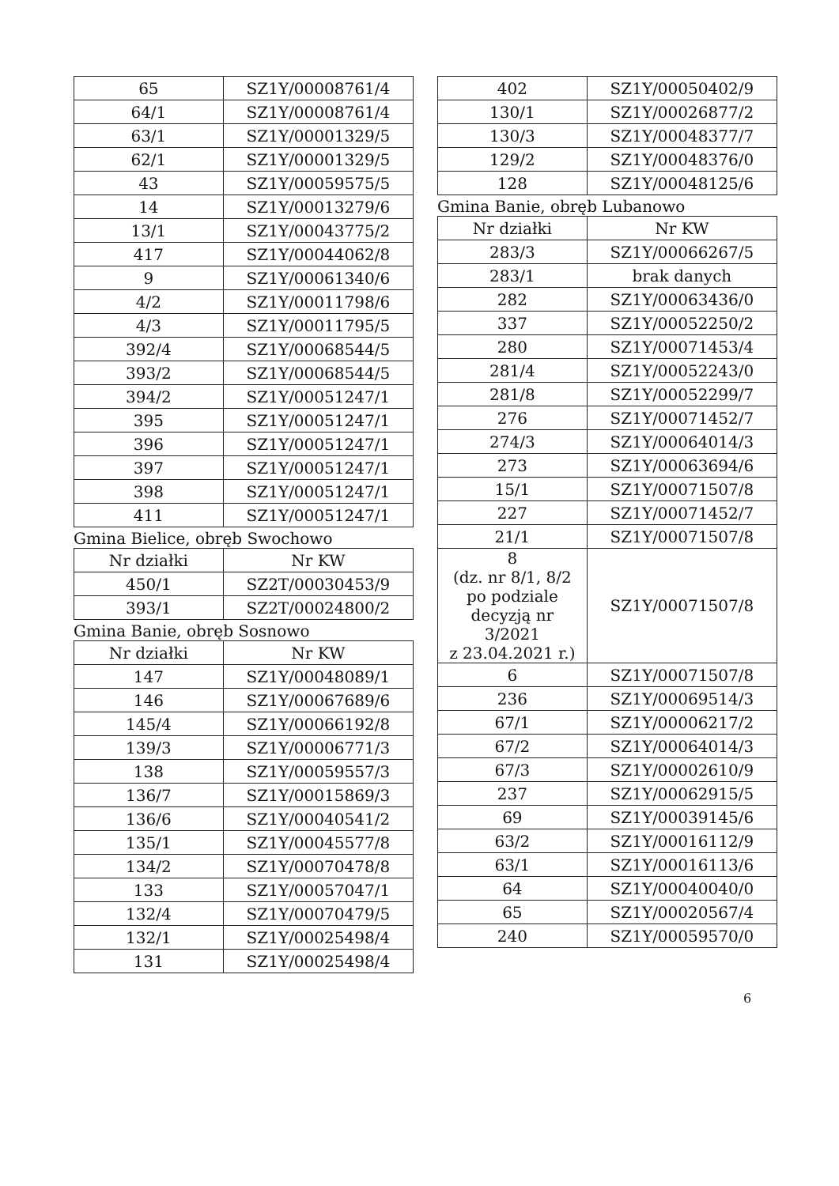| 65 | SZ1Y/00008761/4 |
| 64/1 | SZ1Y/00008761/4 |
| 63/1 | SZ1Y/00001329/5 |
| 62/1 | SZ1Y/00001329/5 |
| 43 | SZ1Y/00059575/5 |
| 14 | SZ1Y/00013279/6 |
| 13/1 | SZ1Y/00043775/2 |
| 417 | SZ1Y/00044062/8 |
| 9 | SZ1Y/00061340/6 |
| 4/2 | SZ1Y/00011798/6 |
| 4/3 | SZ1Y/00011795/5 |
| 392/4 | SZ1Y/00068544/5 |
| 393/2 | SZ1Y/00068544/5 |
| 394/2 | SZ1Y/00051247/1 |
| 395 | SZ1Y/00051247/1 |
| 396 | SZ1Y/00051247/1 |
| 397 | SZ1Y/00051247/1 |
| 398 | SZ1Y/00051247/1 |
| 411 | SZ1Y/00051247/1 |
Gmina Bielice, obręb Swochowo
| Nr działki | Nr KW |
| --- | --- |
| 450/1 | SZ2T/00030453/9 |
| 393/1 | SZ2T/00024800/2 |
Gmina Banie, obręb Sosnowo
| Nr działki | Nr KW |
| --- | --- |
| 147 | SZ1Y/00048089/1 |
| 146 | SZ1Y/00067689/6 |
| 145/4 | SZ1Y/00066192/8 |
| 139/3 | SZ1Y/00006771/3 |
| 138 | SZ1Y/00059557/3 |
| 136/7 | SZ1Y/00015869/3 |
| 136/6 | SZ1Y/00040541/2 |
| 135/1 | SZ1Y/00045577/8 |
| 134/2 | SZ1Y/00070478/8 |
| 133 | SZ1Y/00057047/1 |
| 132/4 | SZ1Y/00070479/5 |
| 132/1 | SZ1Y/00025498/4 |
| 131 | SZ1Y/00025498/4 |
| 402 | SZ1Y/00050402/9 |
| 130/1 | SZ1Y/00026877/2 |
| 130/3 | SZ1Y/00048377/7 |
| 129/2 | SZ1Y/00048376/0 |
| 128 | SZ1Y/00048125/6 |
Gmina Banie, obręb Lubanowo
| Nr działki | Nr KW |
| --- | --- |
| 283/3 | SZ1Y/00066267/5 |
| 283/1 | brak danych |
| 282 | SZ1Y/00063436/0 |
| 337 | SZ1Y/00052250/2 |
| 280 | SZ1Y/00071453/4 |
| 281/4 | SZ1Y/00052243/0 |
| 281/8 | SZ1Y/00052299/7 |
| 276 | SZ1Y/00071452/7 |
| 274/3 | SZ1Y/00064014/3 |
| 273 | SZ1Y/00063694/6 |
| 15/1 | SZ1Y/00071507/8 |
| 227 | SZ1Y/00071452/7 |
| 21/1 | SZ1Y/00071507/8 |
| 8 (dz. nr 8/1, 8/2 po podziale decyzją nr 3/2021 z 23.04.2021 r.) | SZ1Y/00071507/8 |
| 6 | SZ1Y/00071507/8 |
| 236 | SZ1Y/00069514/3 |
| 67/1 | SZ1Y/00006217/2 |
| 67/2 | SZ1Y/00064014/3 |
| 67/3 | SZ1Y/00002610/9 |
| 237 | SZ1Y/00062915/5 |
| 69 | SZ1Y/00039145/6 |
| 63/2 | SZ1Y/00016112/9 |
| 63/1 | SZ1Y/00016113/6 |
| 64 | SZ1Y/00040040/0 |
| 65 | SZ1Y/00020567/4 |
| 240 | SZ1Y/00059570/0 |
6